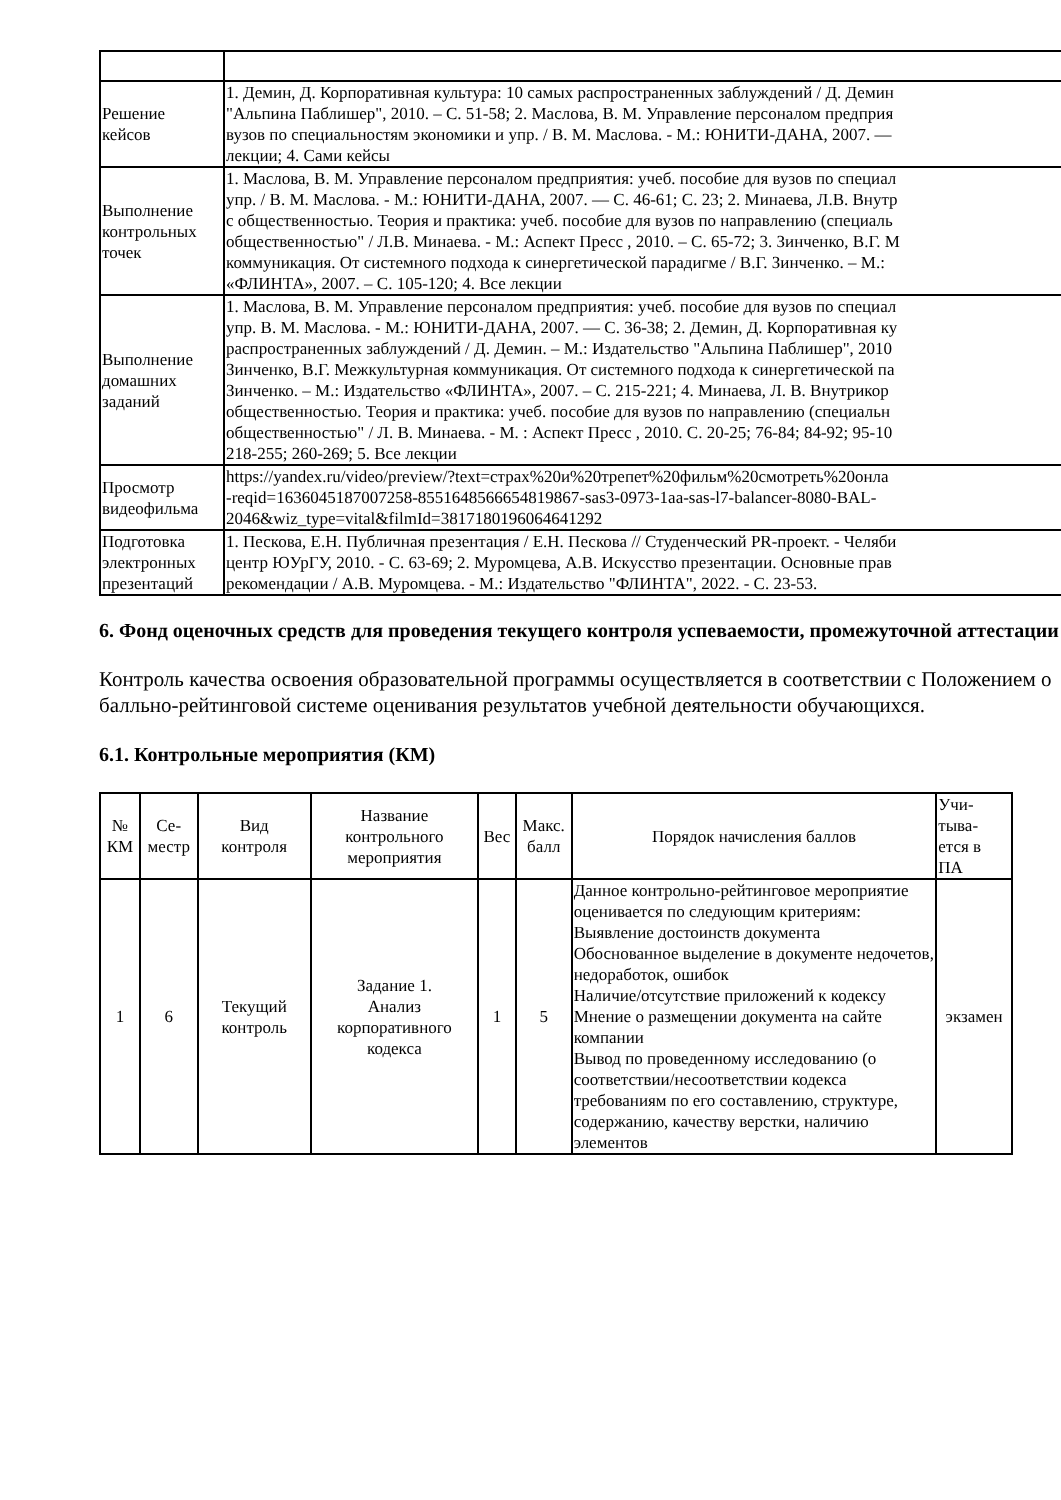| Решение кейсов | 1. Демин, Д. Корпоративная культура: 10 самых распространенных заблуждений / Д. Демин "Альпина Паблишер", 2010. – С. 51-58; 2. Маслова, В. М. Управление персоналом предприя вузов по специальностям экономики и упр. / В. М. Маслова. - М.: ЮНИТИ-ДАНА, 2007. — лекции; 4. Сами кейсы |
| Выполнение контрольных точек | 1. Маслова, В. М. Управление персоналом предприятия: учеб. пособие для вузов по специал упр. / В. М. Маслова. - М.: ЮНИТИ-ДАНА, 2007. — С. 46-61; С. 23; 2. Минаева, Л.В. Внутр с общественностью. Теория и практика: учеб. пособие для вузов по направлению (специаль общественностью" / Л.В. Минаева. - М.: Аспект Пресс , 2010. – С. 65-72; 3. Зинченко, В.Г. М коммуникация. От системного подхода к синергетической парадигме / В.Г. Зинченко. – М.: «ФЛИНТА», 2007. – С. 105-120; 4. Все лекции |
| Выполнение домашних заданий | 1. Маслова, В. М. Управление персоналом предприятия: учеб. пособие для вузов по специал упр. В. М. Маслова. - М.: ЮНИТИ-ДАНА, 2007. — С. 36-38; 2. Демин, Д. Корпоративная ку распространенных заблуждений / Д. Демин. – М.: Издательство "Альпина Паблишер", 2010 Зинченко, В.Г. Межкультурная коммуникация. От системного подхода к синергетической па Зинченко. – М.: Издательство «ФЛИНТА», 2007. – С. 215-221; 4. Минаева, Л. В. Внутрикор общественностью. Теория и практика: учеб. пособие для вузов по направлению (специальн общественностью" / Л. В. Минаева. - М. : Аспект Пресс , 2010. С. 20-25; 76-84; 84-92; 95-10 218-255; 260-269; 5. Все лекции |
| Просмотр видеофильма | https://yandex.ru/video/preview/?text=страх%20и%20трепет%20фильм%20смотреть%20онла -reqid=1636045187007258-8551648566654819867-sas3-0973-1aa-sas-l7-balancer-8080-BAL- 2046&wiz_type=vital&filmId=3817180196064641292 |
| Подготовка электронных презентаций | 1. Пескова, Е.Н. Публичная презентация / Е.Н. Пескова // Студенческий PR-проект. - Челяби центр ЮУрГУ, 2010. - С. 63-69; 2. Муромцева, А.В. Искусство презентации. Основные прав рекомендации / А.В. Муромцева. - М.: Издательство "ФЛИНТА", 2022. - С. 23-53. |
6. Фонд оценочных средств для проведения текущего контроля успеваемости, промежуточной аттестации
Контроль качества освоения образовательной программы осуществляется в соответствии с Положением о балльно-рейтинговой системе оценивания результатов учебной деятельности обучающихся.
6.1. Контрольные мероприятия (КМ)
| № КМ | Се- местр | Вид контроля | Название контрольного мероприятия | Вес | Макс. балл | Порядок начисления баллов | Учи- тыва- ется в ПА |
| --- | --- | --- | --- | --- | --- | --- | --- |
| 1 | 6 | Текущий контроль | Задание 1. Анализ корпоративного кодекса | 1 | 5 | Данное контрольно-рейтинговое мероприятие оценивается по следующим критериям: Выявление достоинств документа Обоснованное выделение в документе недочетов, недоработок, ошибок Наличие/отсутствие приложений к кодексу Мнение о размещении документа на сайте компании Вывод по проведенному исследованию (о соответствии/несоответствии кодекса требованиям по его составлению, структуре, содержанию, качеству верстки, наличию элементов | экзамен |